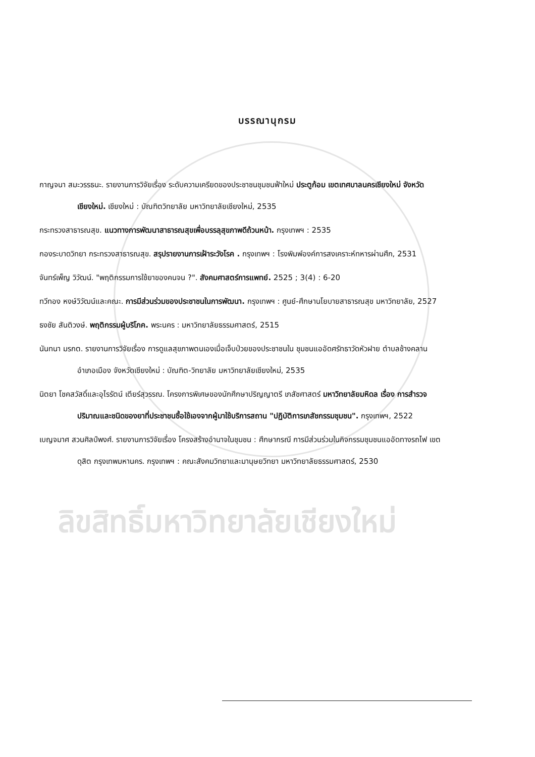ลิขสิทธิ์มหาวิทยาลัยเชียงใหม่
บรรณานุกรม
กาญจนา สมะวรรธนะ. รายงานการวิจัยเรื่อง ระดับความเครียดของประชาชนชุมชนฟ้าใหม่ ประตูก้อม เขตเทศบาลนครเชียงใหม่ จังหวัดเชียงใหม่. เชียงใหม่ : บัณฑิตวิทยาลัย มหาวิทยาลัยเชียงใหม่, 2535
กระทรวงสาธารณสุข. แนวทางการพัฒนาสาธารณสุขเพื่อบรรลุสุขภาพดีถ้วนหน้า. กรุงเทพฯ : 2535
กองระบาดวิทยา กระทรวงสาธารณสุข. สรุปรายงานการเฝ้าระวังโรค . กรุงเทพฯ : โรงพิมพ์องค์การสงเคราะห์ทหารผ่านศึก, 2531
จันทร์เพ็ญ วิวัฒน์. "พฤติกรรมการใช้ยาของคนจน ?". สังคมศาสตร์การแพทย์. 2525 ; 3(4) : 6-20
ทวีทอง หงษ์วิวัฒน์และคณะ. การมีส่วนร่วมของประชาชนในการพัฒนา. กรุงเทพฯ : ศูนย์-ศึกษานโยบายสาธารณสุข มหาวิทยาลัย, 2527
ธงชัย สันติวงษ์. พฤติกรรมผู้บริโภค. พระนคร : มหาวิทยาลัยธรรมศาสตร์, 2515
นันทนา มรกต. รายงานการวิจัยเรื่อง การดูแลสุขภาพตนเองเมื่อเจ็บป่วยของประชาชนใน ชุมชนแออัดศรัทธาวัดหัวฝาย ตำบลช้างคลาน อำเภอเมือง จังหวัดเชียงใหม่ : บัณฑิต-วิทยาลัย มหาวิทยาลัยเชียงใหม่, 2535
นิตยา โชคสวัสดิ์และอุไรรัตน์ เตียร์สุวรรณ. โครงการพิเศษของนักศึกษาปริญญาตรี เภสัชศาสตร์ มหาวิทยาลัยมหิดล เรื่อง การสำรวจปริมาณและชนิดของยาที่ประชาชนซื้อใช้เองจากผู้มาใช้บริการสถาน "ปฏิบัติการเภสัชกรรมชุมชน". กรุงเทพฯ, 2522
เบญจมาศ สวนศิลป์พงศ์. รายงานการวิจัยเรื่อง โครงสร้างอำนาจในชุมชน : ศึกษากรณี การมีส่วนร่วมในกิจกรรมชุมชนแออัดทางรถไฟ เขตดุสิต กรุงเทพมหานคร. กรุงเทพฯ : คณะสังคมวิทยาและมานุษยวิทยา มหาวิทยาลัยธรรมศาสตร์, 2530